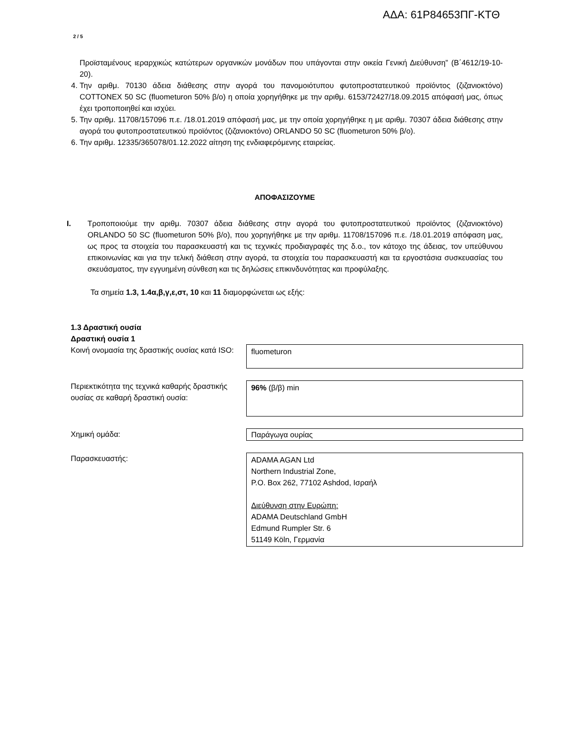ΑΔΑ: 61Ρ84653ΠΓ-ΚΤΘ
2 / 5
Προϊσταμένους ιεραρχικώς κατώτερων οργανικών μονάδων που υπάγονται στην οικεία Γενική Διεύθυνση” (Β΄4612/19-10-20).
4. Την αριθμ. 70130 άδεια διάθεσης στην αγορά του πανομοιότυπου φυτοπροστατευτικού προϊόντος (ζιζανιοκτόνο) COTTONEX 50 SC (fluometuron 50% β/ο) η οποία χορηγήθηκε με την αριθμ. 6153/72427/18.09.2015 απόφασή μας, όπως έχει τροποποιηθεί και ισχύει.
5. Την αριθμ. 11708/157096 π.ε. /18.01.2019 απόφασή μας, με την οποία χορηγήθηκε η με αριθμ. 70307 άδεια διάθεσης στην αγορά του φυτοπροστατευτικού προϊόντος (ζιζανιοκτόνο) ORLANDO 50 SC (fluometuron 50% β/ο).
6. Την αριθμ. 12335/365078/01.12.2022 αίτηση της ενδιαφερόμενης εταιρείας.
ΑΠΟΦΑΣΙΖΟΥΜΕ
I. Τροποποιούμε την αριθμ. 70307 άδεια διάθεσης στην αγορά του φυτοπροστατευτικού προϊόντος (ζιζανιοκτόνο) ORLANDO 50 SC (fluometuron 50% β/ο), που χορηγήθηκε με την αριθμ. 11708/157096 π.ε. /18.01.2019 απόφαση μας, ως προς τα στοιχεία του παρασκευαστή και τις τεχνικές προδιαγραφές της δ.ο., τον κάτοχο της άδειας, τον υπεύθυνου επικοινωνίας και για την τελική διάθεση στην αγορά, τα στοιχεία του παρασκευαστή και τα εργοστάσια συσκευασίας του σκευάσματος, την εγγυημένη σύνθεση και τις δηλώσεις επικινδυνότητας και προφύλαξης.
Τα σημεία 1.3, 1.4α,β,γ,ε,στ, 10 και 11 διαμορφώνεται ως εξής:
1.3 Δραστική ουσία
Δραστική ουσία 1
| Κοινή ονομασία της δραστικής ουσίας κατά ISO: | fluometuron |
| Περιεκτικότητα της τεχνικά καθαρής δραστικής ουσίας σε καθαρή δραστική ουσία: | 96% (β/β) min |
| Χημική ομάδα: | Παράγωγα ουρίας |
| Παρασκευαστής: | ADAMA AGAN Ltd Northern Industrial Zone, P.O. Box 262, 77102 Ashdod, Ισραήλ Διεύθυνση στην Ευρώπη: ADAMA Deutschland GmbH Edmund Rumpler Str. 6 51149 Köln, Γερμανία |